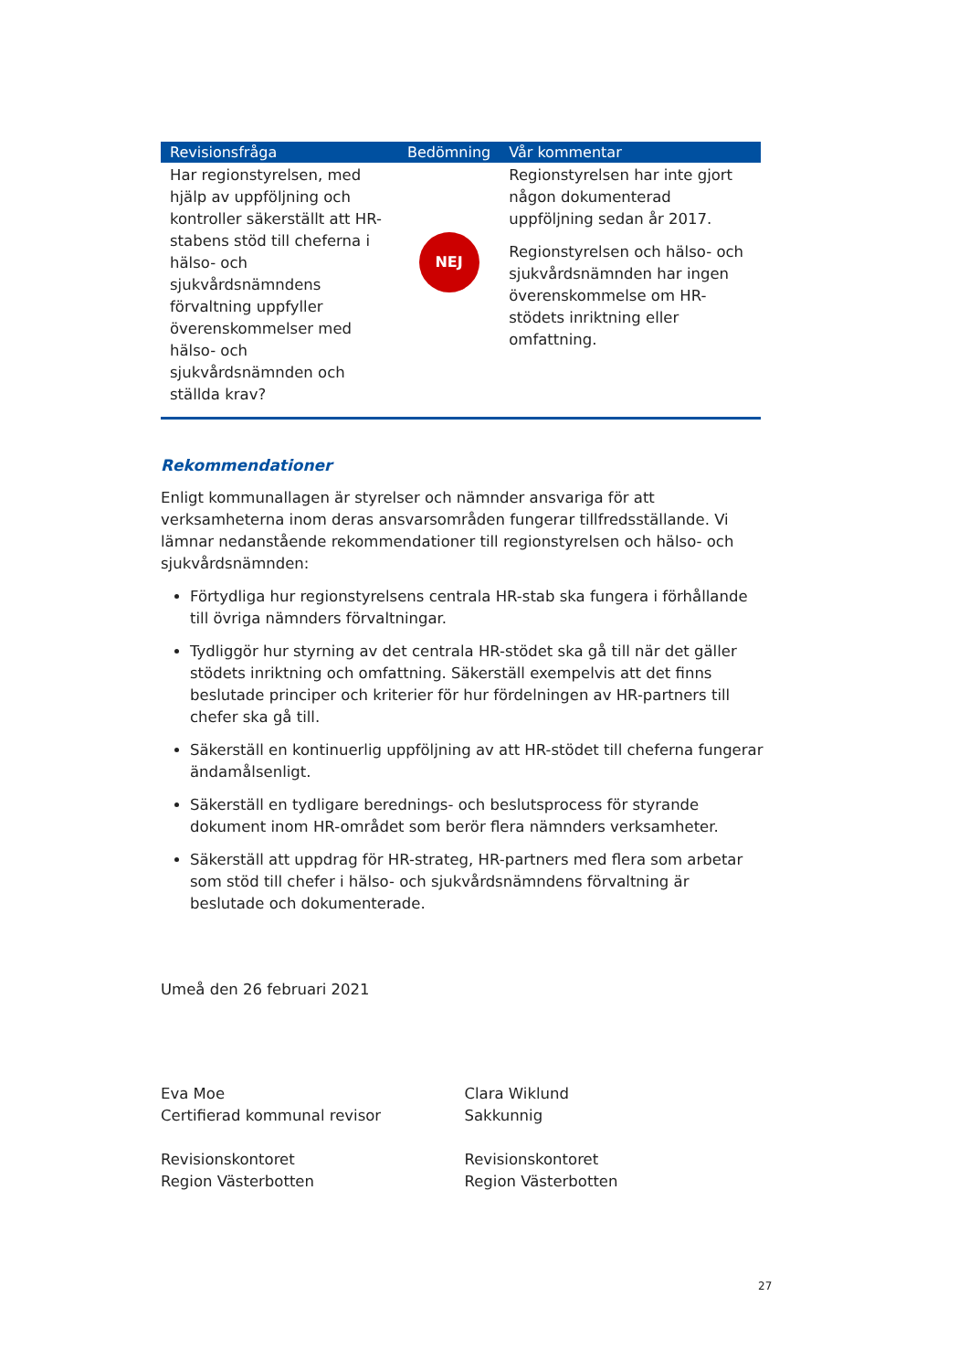| Revisionsfråga | Bedömning | Vår kommentar |
| --- | --- | --- |
| Har regionstyrelsen, med hjälp av uppföljning och kontroller säkerställt att HR-stabens stöd till cheferna i hälso- och sjukvårdsnämndens förvaltning uppfyller överenskommelser med hälso- och sjukvårdsnämnden och ställda krav? | NEJ | Regionstyrelsen har inte gjort någon dokumenterad uppföljning sedan år 2017. Regionstyrelsen och hälso- och sjukvårdsnämnden har ingen överenskommelse om HR-stödets inriktning eller omfattning. |
Rekommendationer
Enligt kommunallagen är styrelser och nämnder ansvariga för att verksamheterna inom deras ansvarsområden fungerar tillfredsställande. Vi lämnar nedanstående rekommendationer till regionstyrelsen och hälso- och sjukvårdsnämnden:
Förtydliga hur regionstyrelsens centrala HR-stab ska fungera i förhållande till övriga nämnders förvaltningar.
Tydliggör hur styrning av det centrala HR-stödet ska gå till när det gäller stödets inriktning och omfattning. Säkerställ exempelvis att det finns beslutade principer och kriterier för hur fördelningen av HR-partners till chefer ska gå till.
Säkerställ en kontinuerlig uppföljning av att HR-stödet till cheferna fungerar ändamålsenligt.
Säkerställ en tydligare berednings- och beslutsprocess för styrande dokument inom HR-området som berör flera nämnders verksamheter.
Säkerställ att uppdrag för HR-strateg, HR-partners med flera som arbetar som stöd till chefer i hälso- och sjukvårdsnämndens förvaltning är beslutade och dokumenterade.
Umeå den 26 februari 2021
Eva Moe
Certifierad kommunal revisor
Revisionskontoret
Region Västerbotten
Clara Wiklund
Sakkunnig
Revisionskontoret
Region Västerbotten
27